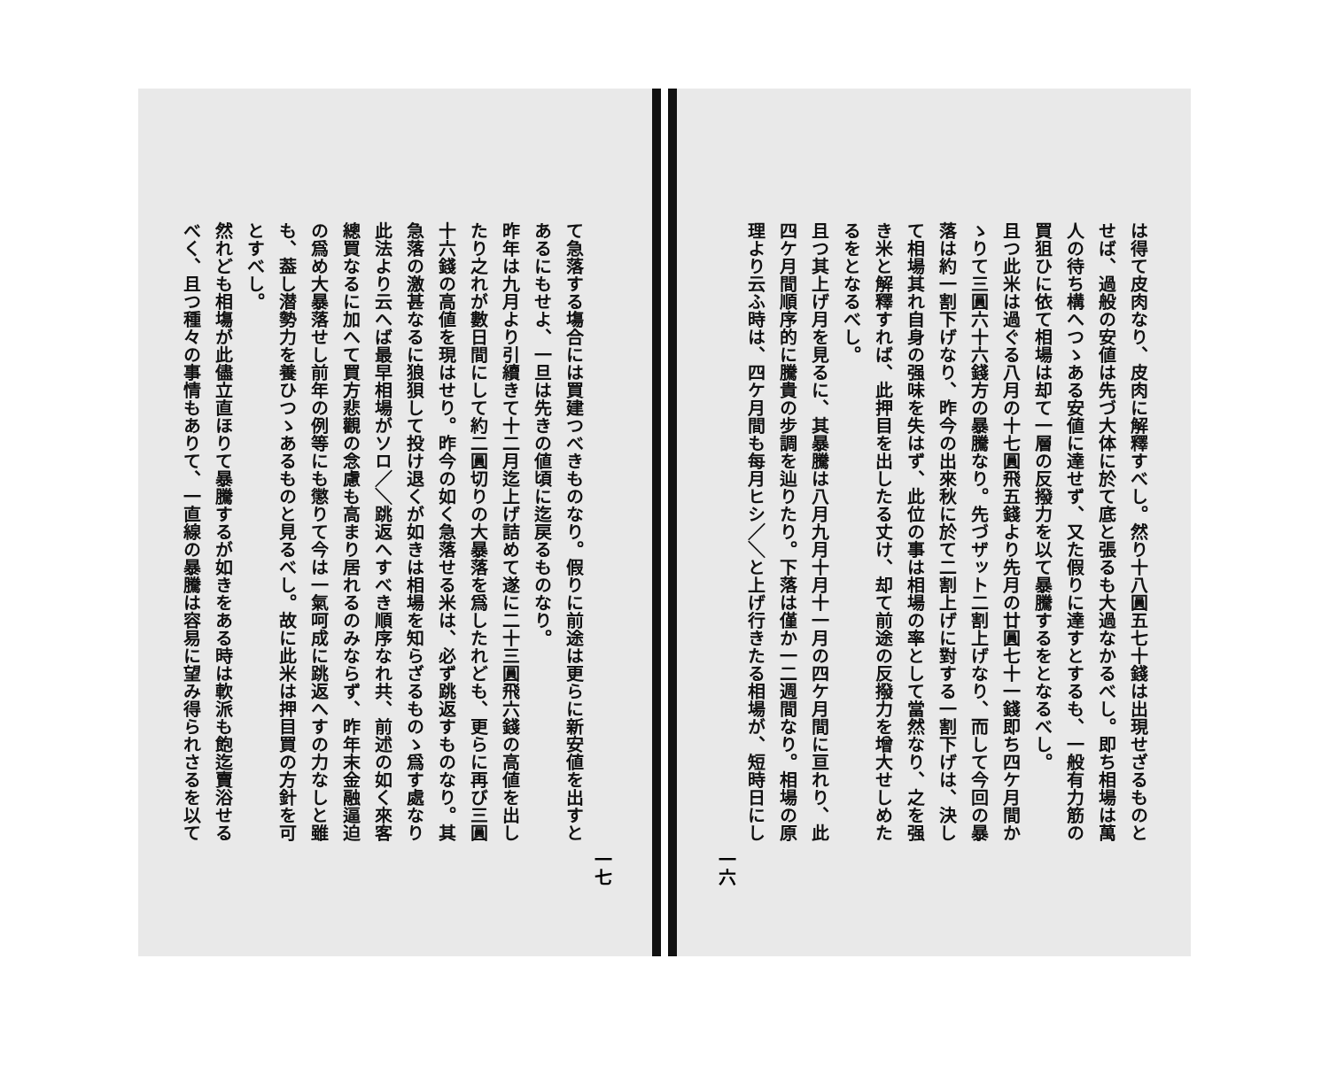一六
は得て皮肉なり、皮肉に解釋すべし。然り十八圓五七十錢は出現せざるものと
せば、過般の安値は先づ大体に於て底と張るも大過なかるべし。即ち相場は萬
人の待ち構へつゝある安値に達せず、又た假りに達すとするも、一般有力筋の
買狙ひに依て相場は却て一層の反撥力を以て暴騰するをとなるべし。
且つ此米は過ぐる八月の十七圓飛五錢より先月の廿圓七十一錢即ち四ケ月間か
ゝりて三圓六十六錢方の暴騰なり。先づザット二割上げなり、而して今回の暴
落は約一割下げなり、昨今の出來秋に於て二割上げに對する一割下げは、決し
て相場其れ自身の强味を失はず、此位の事は相場の率として當然なり、之を强
き米と解釋すれば、此押目を出したる丈け、却て前途の反撥力を增大せしめた
るをとなるべし。
且つ其上げ月を見るに、其暴騰は八月九月十月十一月の四ケ月間に亘れり、此
四ケ月間順序的に騰貴の步調を辿りたり。下落は僅か一二週間なり。相場の原
理より云ふ時は、四ケ月間も每月ヒシ／＼と上げ行きたる相場が、短時日にし
て急落する塲合には買建つべきものなり。假りに前途は更らに新安値を出すと
あるにもせよ、一旦は先きの値頃に迄戻るものなり。
昨年は九月より引續きて十二月迄上げ詰めて遂に二十三圓飛六錢の高値を出し
たり之れが數日間にして約二圓切りの大暴落を爲したれども、更らに再び三圓
十六錢の高値を現はせり。昨今の如く急落せる米は、必ず跳返すものなり。其
急落の激甚なるに狼狽して投け退くが如きは相場を知らざるものゝ爲す處なり
此法より云へば最早相場がソロ／＼跳返へすべき順序なれ共、前述の如く來客
總買なるに加へて買方悲觀の念慮も高まり居れるのみならず、昨年末金融逼迫
の爲め大暴落せし前年の例等にも懲りて今は一氣呵成に跳返へすの力なしと雖
も、葢し潜勢力を養ひつゝあるものと見るべし。故に此米は押目買の方針を可
とすべし。
然れども相塲が此儘立直ほりて暴騰するが如きをある時は軟派も飽迄賣浴せる
べく、且つ種々の事情もありて、一直線の暴騰は容易に望み得られさるを以て
一七